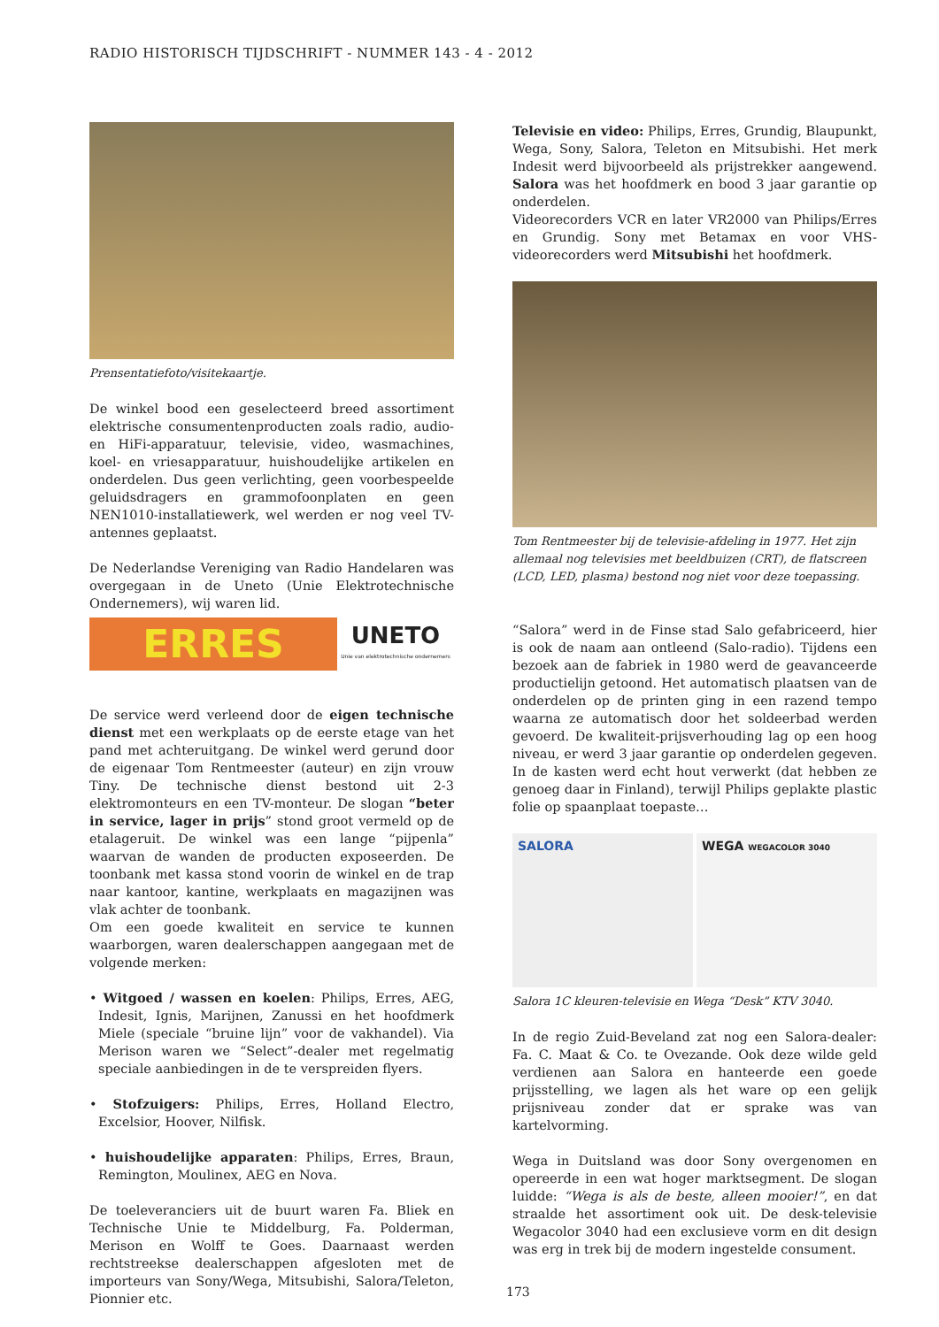RADIO HISTORISCH TIJDSCHRIFT - NUMMER 143 - 4 - 2012
Prensentatiefoto/visitekaartje.
De winkel bood een geselecteerd breed assortiment elektrische consumentenproducten zoals radio, audio- en HiFi-apparatuur, televisie, video, wasmachines, koel- en vriesapparatuur, huishoudelijke artikelen en onderdelen. Dus geen verlichting, geen voorbespeelde geluidsdragers en grammofoonplaten en geen NEN1010-installatiewerk, wel werden er nog veel TV-antennes geplaatst.
De Nederlandse Vereniging van Radio Handelaren was overgegaan in de Uneto (Unie Elektrotechnische Ondernemers), wij waren lid.
ERRES
UNETO
Unie van elektrotechnische ondernemers
De service werd verleend door de eigen technische dienst met een werkplaats op de eerste etage van het pand met achteruitgang. De winkel werd gerund door de eigenaar Tom Rentmeester (auteur) en zijn vrouw Tiny. De technische dienst bestond uit 2-3 elektromonteurs en een TV-monteur. De slogan “beter in service, lager in prijs” stond groot vermeld op de etalageruit. De winkel was een lange “pijpenla” waarvan de wanden de producten exposeerden. De toonbank met kassa stond voorin de winkel en de trap naar kantoor, kantine, werkplaats en magazijnen was vlak achter de toonbank.
Om een goede kwaliteit en service te kunnen waarborgen, waren dealerschappen aangegaan met de volgende merken:
• Witgoed / wassen en koelen: Philips, Erres, AEG, Indesit, Ignis, Marijnen, Zanussi en het hoofdmerk Miele (speciale “bruine lijn” voor de vakhandel). Via Merison waren we “Select”-dealer met regelmatig speciale aanbiedingen in de te verspreiden flyers.
• Stofzuigers: Philips, Erres, Holland Electro, Excelsior, Hoover, Nilfisk.
• huishoudelijke apparaten: Philips, Erres, Braun, Remington, Moulinex, AEG en Nova.
De toeleveranciers uit de buurt waren Fa. Bliek en Technische Unie te Middelburg, Fa. Polderman, Merison en Wolff te Goes. Daarnaast werden rechtstreekse dealerschappen afgesloten met de importeurs van Sony/Wega, Mitsubishi, Salora/Teleton, Pionnier etc.
Televisie en video: Philips, Erres, Grundig, Blaupunkt, Wega, Sony, Salora, Teleton en Mitsubishi. Het merk Indesit werd bijvoorbeeld als prijstrekker aangewend. Salora was het hoofdmerk en bood 3 jaar garantie op onderdelen.
Videorecorders VCR en later VR2000 van Philips/Erres en Grundig. Sony met Betamax en voor VHS-videorecorders werd Mitsubishi het hoofdmerk.
Tom Rentmeester bij de televisie-afdeling in 1977. Het zijn allemaal nog televisies met beeldbuizen (CRT), de flatscreen (LCD, LED, plasma) bestond nog niet voor deze toepassing.
“Salora” werd in de Finse stad Salo gefabriceerd, hier is ook de naam aan ontleend (Salo-radio). Tijdens een bezoek aan de fabriek in 1980 werd de geavanceerde productielijn getoond. Het automatisch plaatsen van de onderdelen op de printen ging in een razend tempo waarna ze automatisch door het soldeerbad werden gevoerd. De kwaliteit-prijsverhouding lag op een hoog niveau, er werd 3 jaar garantie op onderdelen gegeven. In de kasten werd echt hout verwerkt (dat hebben ze genoeg daar in Finland), terwijl Philips geplakte plastic folie op spaanplaat toepaste…
SALORA WEGA WEGACOLOR 3040
Salora 1C kleuren-televisie en Wega “Desk” KTV 3040.
In de regio Zuid-Beveland zat nog een Salora-dealer: Fa. C. Maat & Co. te Ovezande. Ook deze wilde geld verdienen aan Salora en hanteerde een goede prijsstelling, we lagen als het ware op een gelijk prijsniveau zonder dat er sprake was van kartelvorming.
Wega in Duitsland was door Sony overgenomen en opereerde in een wat hoger marktsegment. De slogan luidde: “Wega is als de beste, alleen mooier!”, en dat straalde het assortiment ook uit. De desk-televisie Wegacolor 3040 had een exclusieve vorm en dit design was erg in trek bij de modern ingestelde consument.
173